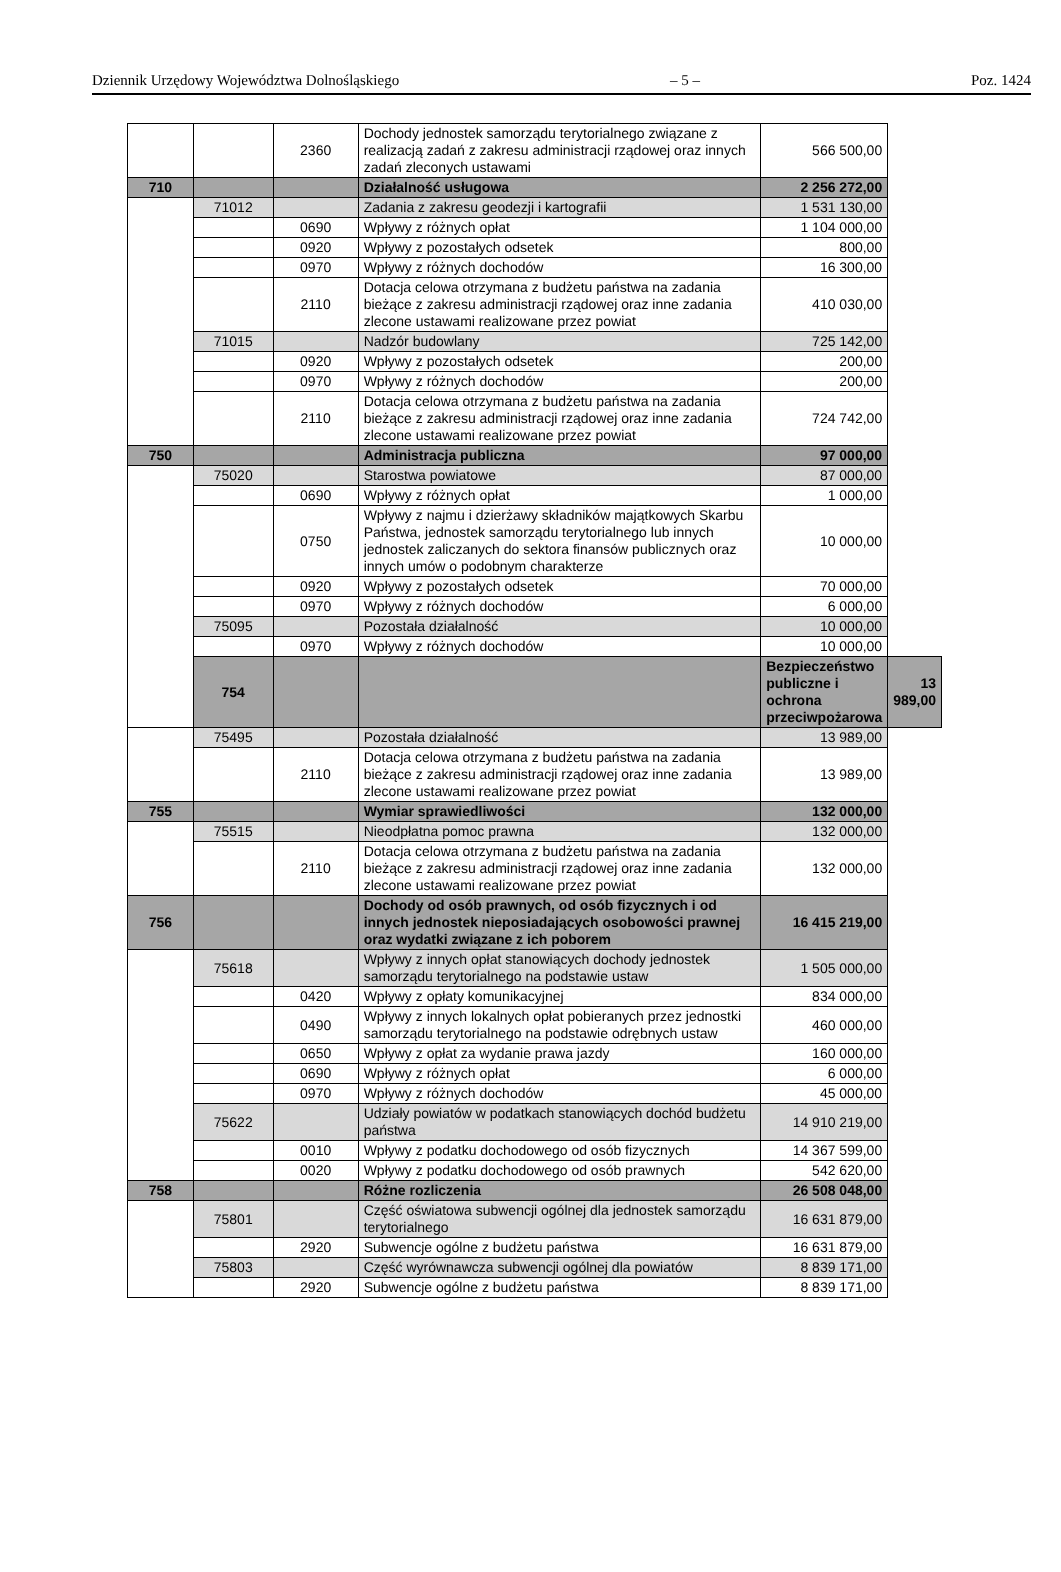Dziennik Urzędowy Województwa Dolnośląskiego – 5 – Poz. 1424
| | | 2360 | Dochody jednostek samorządu terytorialnego związane z realizacją zadań z zakresu administracji rządowej oraz innych zadań zleconych ustawami | 566 500,00 | |
| 710 | | | Działalność usługowa | 2 256 272,00 | |
| | 71012 | | Zadania z zakresu geodezji i kartografii | 1 531 130,00 | |
| | | 0690 | Wpływy z różnych opłat | 1 104 000,00 | |
| | | 0920 | Wpływy z pozostałych odsetek | 800,00 | |
| | | 0970 | Wpływy z różnych dochodów | 16 300,00 | |
| | | 2110 | Dotacja celowa otrzymana z budżetu państwa na zadania bieżące z zakresu administracji rządowej oraz inne zadania zlecone ustawami realizowane przez powiat | 410 030,00 | |
| | 71015 | | Nadzór budowlany | 725 142,00 | |
| | | 0920 | Wpływy z pozostałych odsetek | 200,00 | |
| | | 0970 | Wpływy z różnych dochodów | 200,00 | |
| | | 2110 | Dotacja celowa otrzymana z budżetu państwa na zadania bieżące z zakresu administracji rządowej oraz inne zadania zlecone ustawami realizowane przez powiat | 724 742,00 | |
| 750 | | | Administracja publiczna | 97 000,00 | |
| | 75020 | | Starostwa powiatowe | 87 000,00 | |
| | | 0690 | Wpływy z różnych opłat | 1 000,00 | |
| | | 0750 | Wpływy z najmu i dzierżawy składników majątkowych Skarbu Państwa, jednostek samorządu terytorialnego lub innych jednostek zaliczanych do sektora finansów publicznych oraz innych umów o podobnym charakterze | 10 000,00 | |
| | | 0920 | Wpływy z pozostałych odsetek | 70 000,00 | |
| | | 0970 | Wpływy z różnych dochodów | 6 000,00 | |
| | 75095 | | Pozostała działalność | 10 000,00 | |
| | | 0970 | Wpływy z różnych dochodów | 10 000,00 | |
| | 754 | | | Bezpieczeństwo publiczne i ochrona przeciwpożarowa | 13 989,00 |
| | 75495 | | Pozostała działalność | 13 989,00 | |
| | | 2110 | Dotacja celowa otrzymana z budżetu państwa na zadania bieżące z zakresu administracji rządowej oraz inne zadania zlecone ustawami realizowane przez powiat | 13 989,00 | |
| 755 | | | Wymiar sprawiedliwości | 132 000,00 | |
| | 75515 | | Nieodpłatna pomoc prawna | 132 000,00 | |
| | | 2110 | Dotacja celowa otrzymana z budżetu państwa na zadania bieżące z zakresu administracji rządowej oraz inne zadania zlecone ustawami realizowane przez powiat | 132 000,00 | |
| 756 | | | Dochody od osób prawnych, od osób fizycznych i od innych jednostek nieposiadających osobowości prawnej oraz wydatki związane z ich poborem | 16 415 219,00 | |
| | 75618 | | Wpływy z innych opłat stanowiących dochody jednostek samorządu terytorialnego na podstawie ustaw | 1 505 000,00 | |
| | | 0420 | Wpływy z opłaty komunikacyjnej | 834 000,00 | |
| | | 0490 | Wpływy z innych lokalnych opłat pobieranych przez jednostki samorządu terytorialnego na podstawie odrębnych ustaw | 460 000,00 | |
| | | 0650 | Wpływy z opłat za wydanie prawa jazdy | 160 000,00 | |
| | | 0690 | Wpływy z różnych opłat | 6 000,00 | |
| | | 0970 | Wpływy z różnych dochodów | 45 000,00 | |
| | 75622 | | Udziały powiatów w podatkach stanowiących dochód budżetu państwa | 14 910 219,00 | |
| | | 0010 | Wpływy z podatku dochodowego od osób fizycznych | 14 367 599,00 | |
| | | 0020 | Wpływy z podatku dochodowego od osób prawnych | 542 620,00 | |
| 758 | | | Różne rozliczenia | 26 508 048,00 | |
| | 75801 | | Część oświatowa subwencji ogólnej dla jednostek samorządu terytorialnego | 16 631 879,00 | |
| | | 2920 | Subwencje ogólne z budżetu państwa | 16 631 879,00 | |
| | 75803 | | Część wyrównawcza subwencji ogólnej dla powiatów | 8 839 171,00 | |
| | | 2920 | Subwencje ogólne z budżetu państwa | 8 839 171,00 | |